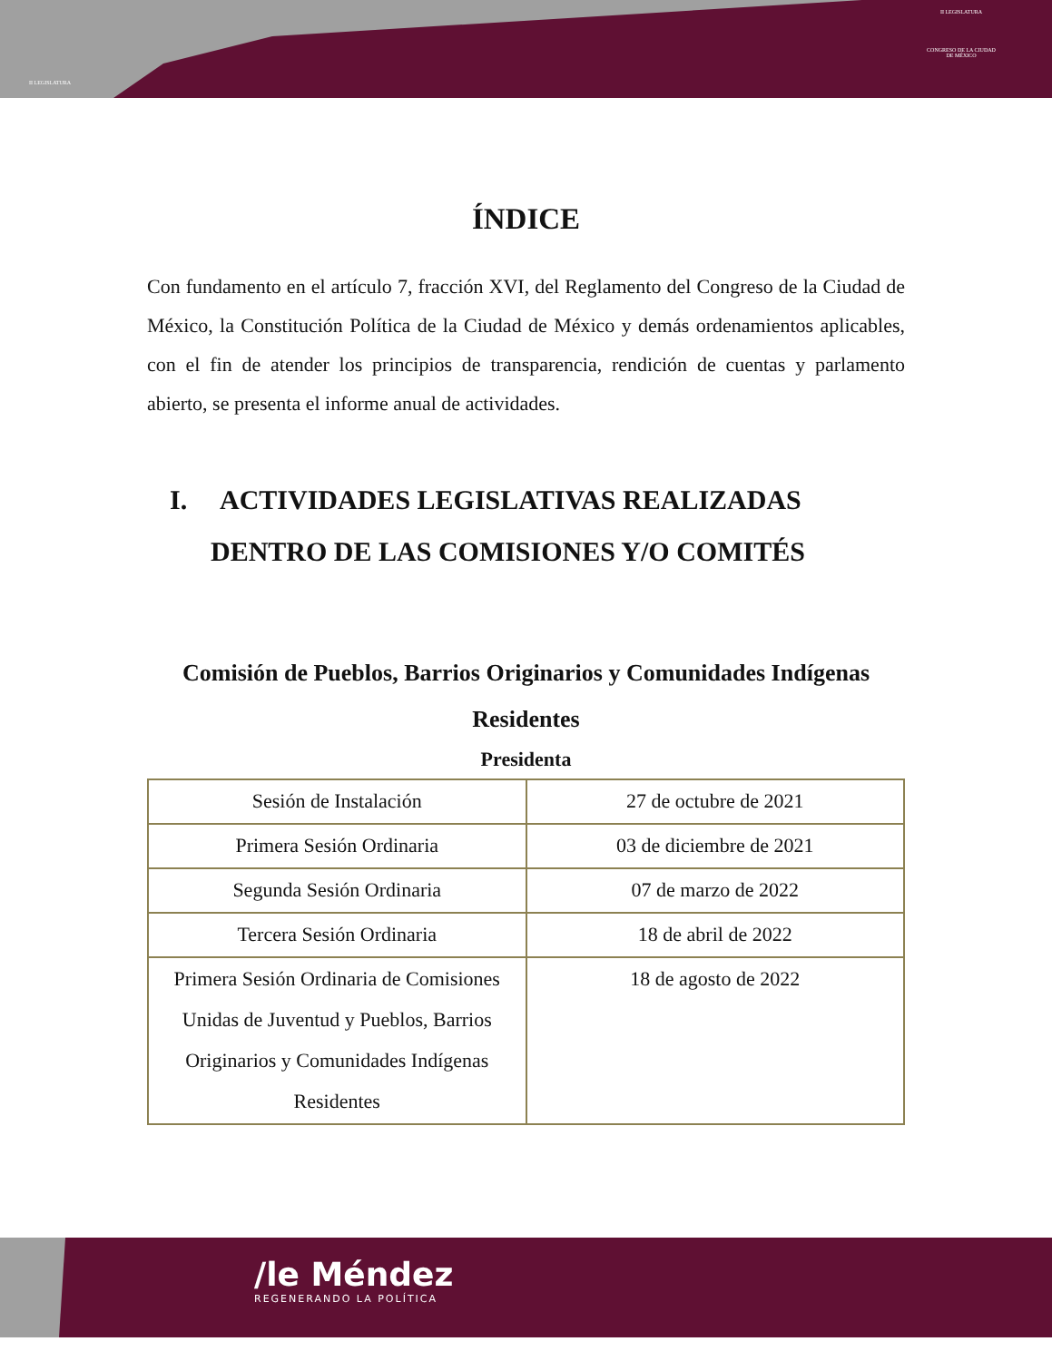II LEGISLATURA
II LEGISLATURA
CONGRESO DE LA CIUDAD DE MÉXICO
ÍNDICE
Con fundamento en el artículo 7, fracción XVI, del Reglamento del Congreso de la Ciudad de México, la Constitución Política de la Ciudad de México y demás ordenamientos aplicables, con el fin de atender los principios de transparencia, rendición de cuentas y parlamento abierto, se presenta el informe anual de actividades.
I. ACTIVIDADES LEGISLATIVAS REALIZADAS DENTRO DE LAS COMISIONES Y/O COMITÉS
Comisión de Pueblos, Barrios Originarios y Comunidades Indígenas Residentes
Presidenta
| Sesión de Instalación | 27 de octubre de 2021 |
| Primera Sesión Ordinaria | 03 de diciembre de 2021 |
| Segunda Sesión Ordinaria | 07 de marzo de 2022 |
| Tercera Sesión Ordinaria | 18 de abril de 2022 |
| Primera Sesión Ordinaria de Comisiones Unidas de Juventud y Pueblos, Barrios Originarios y Comunidades Indígenas Residentes | 18 de agosto de 2022 |
/le Méndez
REGENERANDO LA POLÍTICA